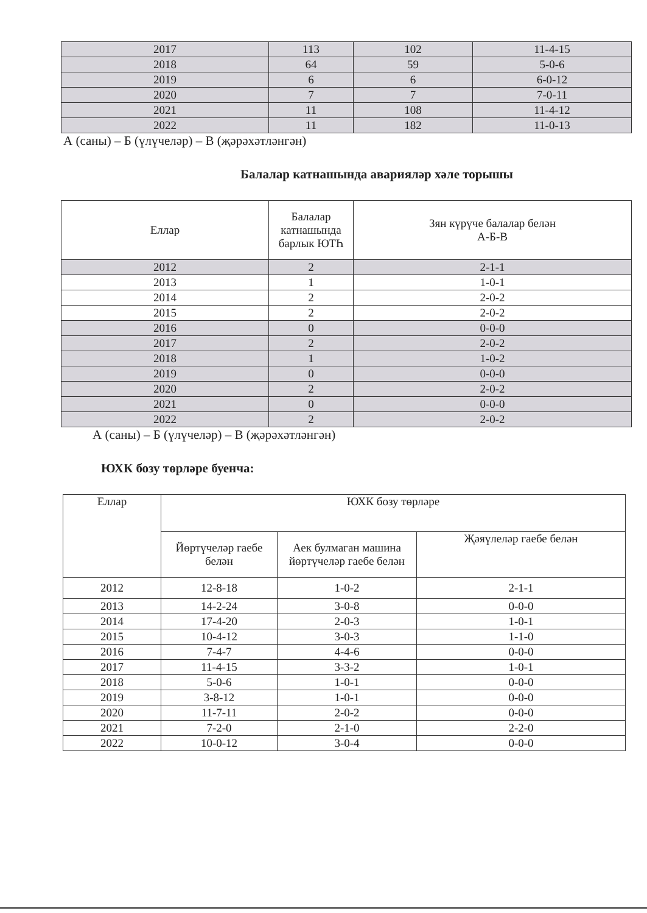| 2017 | 113 | 102 | 11-4-15 |
| 2018 | 64 | 59 | 5-0-6 |
| 2019 | 6 | 6 | 6-0-12 |
| 2020 | 7 | 7 | 7-0-11 |
| 2021 | 11 | 108 | 11-4-12 |
| 2022 | 11 | 182 | 11-0-13 |
А (саны) – Б (үлүчеләр) – В (җәрәхәтләнгән)
Балалар катнашында аварияләр хәле торышы
| Еллар | Балалар катнашында барлык ЮТҺ | Зян күрүче балалар белән А-Б-В |
| 2012 | 2 | 2-1-1 |
| 2013 | 1 | 1-0-1 |
| 2014 | 2 | 2-0-2 |
| 2015 | 2 | 2-0-2 |
| 2016 | 0 | 0-0-0 |
| 2017 | 2 | 2-0-2 |
| 2018 | 1 | 1-0-2 |
| 2019 | 0 | 0-0-0 |
| 2020 | 2 | 2-0-2 |
| 2021 | 0 | 0-0-0 |
| 2022 | 2 | 2-0-2 |
А (саны) – Б (үлүчеләр) – В (җәрәхәтләнгән)
ЮХК бозу төрләре буенча:
| Еллар | ЮХК бозу төрләре | | |
| | Йөртүчеләр гаебе белән | Аек булмаган машина йөртүчеләр гаебе белән | Җәяүлеләр гаебе белән |
| 2012 | 12-8-18 | 1-0-2 | 2-1-1 |
| 2013 | 14-2-24 | 3-0-8 | 0-0-0 |
| 2014 | 17-4-20 | 2-0-3 | 1-0-1 |
| 2015 | 10-4-12 | 3-0-3 | 1-1-0 |
| 2016 | 7-4-7 | 4-4-6 | 0-0-0 |
| 2017 | 11-4-15 | 3-3-2 | 1-0-1 |
| 2018 | 5-0-6 | 1-0-1 | 0-0-0 |
| 2019 | 3-8-12 | 1-0-1 | 0-0-0 |
| 2020 | 11-7-11 | 2-0-2 | 0-0-0 |
| 2021 | 7-2-0 | 2-1-0 | 2-2-0 |
| 2022 | 10-0-12 | 3-0-4 | 0-0-0 |